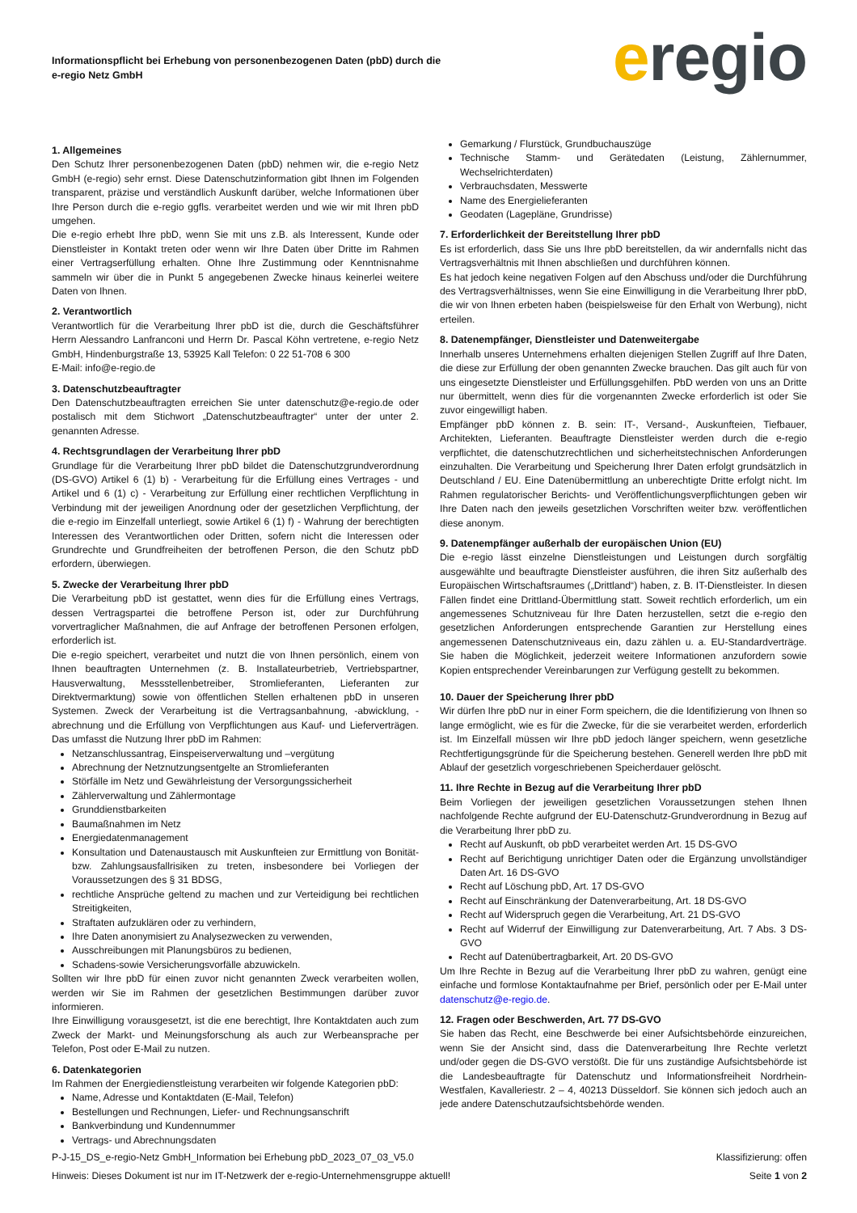Informationspflicht bei Erhebung von personenbezogenen Daten (pbD) durch die
e-regio Netz GmbH
eregio
1. Allgemeines
Den Schutz Ihrer personenbezogenen Daten (pbD) nehmen wir, die e-regio Netz GmbH (e-regio) sehr ernst. Diese Datenschutzinformation gibt Ihnen im Folgenden transparent, präzise und verständlich Auskunft darüber, welche Informationen über Ihre Person durch die e-regio ggfls. verarbeitet werden und wie wir mit Ihren pbD umgehen.
Die e-regio erhebt Ihre pbD, wenn Sie mit uns z.B. als Interessent, Kunde oder Dienstleister in Kontakt treten oder wenn wir Ihre Daten über Dritte im Rahmen einer Vertragserfüllung erhalten. Ohne Ihre Zustimmung oder Kenntnisnahme sammeln wir über die in Punkt 5 angegebenen Zwecke hinaus keinerlei weitere Daten von Ihnen.
2. Verantwortlich
Verantwortlich für die Verarbeitung Ihrer pbD ist die, durch die Geschäftsführer Herrn Alessandro Lanfranconi und Herrn Dr. Pascal Köhn vertretene, e-regio Netz GmbH, Hindenburgstraße 13, 53925 Kall Telefon: 0 22 51-708 6 300
E-Mail: info@e-regio.de
3. Datenschutzbeauftragter
Den Datenschutzbeauftragten erreichen Sie unter datenschutz@e-regio.de oder postalisch mit dem Stichwort „Datenschutzbeauftragter“ unter der unter 2. genannten Adresse.
4. Rechtsgrundlagen der Verarbeitung Ihrer pbD
Grundlage für die Verarbeitung Ihrer pbD bildet die Datenschutzgrundverordnung (DS-GVO) Artikel 6 (1) b) - Verarbeitung für die Erfüllung eines Vertrages - und Artikel und 6 (1) c) - Verarbeitung zur Erfüllung einer rechtlichen Verpflichtung in Verbindung mit der jeweiligen Anordnung oder der gesetzlichen Verpflichtung, der die e-regio im Einzelfall unterliegt, sowie Artikel 6 (1) f) - Wahrung der berechtigten Interessen des Verantwortlichen oder Dritten, sofern nicht die Interessen oder Grundrechte und Grundfreiheiten der betroffenen Person, die den Schutz pbD erfordern, überwiegen.
5. Zwecke der Verarbeitung Ihrer pbD
Die Verarbeitung pbD ist gestattet, wenn dies für die Erfüllung eines Vertrags, dessen Vertragspartei die betroffene Person ist, oder zur Durchführung vorvertraglicher Maßnahmen, die auf Anfrage der betroffenen Personen erfolgen, erforderlich ist.
Die e-regio speichert, verarbeitet und nutzt die von Ihnen persönlich, einem von Ihnen beauftragten Unternehmen (z. B. Installateurbetrieb, Vertriebspartner, Hausverwaltung, Messstellenbetreiber, Stromlieferanten, Lieferanten zur Direktvermarktung) sowie von öffentlichen Stellen erhaltenen pbD in unseren Systemen. Zweck der Verarbeitung ist die Vertragsanbahnung, -abwicklung, -abrechnung und die Erfüllung von Verpflichtungen aus Kauf- und Lieferverträgen. Das umfasst die Nutzung Ihrer pbD im Rahmen:
Netzanschlussantrag, Einspeiserverwaltung und –vergütung
Abrechnung der Netznutzungsentgelte an Stromlieferanten
Störfälle im Netz und Gewährleistung der Versorgungssicherheit
Zählerverwaltung und Zählermontage
Grunddienstbarkeiten
Baumaßnahmen im Netz
Energiedatenmanagement
Konsultation und Datenaustausch mit Auskunfteien zur Ermittlung von Bonität- bzw. Zahlungsausfallrisiken zu treten, insbesondere bei Vorliegen der Voraussetzungen des § 31 BDSG,
rechtliche Ansprüche geltend zu machen und zur Verteidigung bei rechtlichen Streitigkeiten,
Straftaten aufzuklären oder zu verhindern,
Ihre Daten anonymisiert zu Analysezwecken zu verwenden,
Ausschreibungen mit Planungsbüros zu bedienen,
Schadens-sowie Versicherungsvorfälle abzuwickeln.
Sollten wir Ihre pbD für einen zuvor nicht genannten Zweck verarbeiten wollen, werden wir Sie im Rahmen der gesetzlichen Bestimmungen darüber zuvor informieren.
Ihre Einwilligung vorausgesetzt, ist die ene berechtigt, Ihre Kontaktdaten auch zum Zweck der Markt- und Meinungsforschung als auch zur Werbeansprache per Telefon, Post oder E-Mail zu nutzen.
6. Datenkategorien
Im Rahmen der Energiedienstleistung verarbeiten wir folgende Kategorien pbD:
Name, Adresse und Kontaktdaten (E-Mail, Telefon)
Bestellungen und Rechnungen, Liefer- und Rechnungsanschrift
Bankverbindung und Kundennummer
Vertrags- und Abrechnungsdaten
Gemarkung / Flurstück, Grundbuchauszüge
Technische Stamm- und Gerätedaten (Leistung, Zählernummer, Wechselrichterdaten)
Verbrauchsdaten, Messwerte
Name des Energielieferanten
Geodaten (Lagepläne, Grundrisse)
7. Erforderlichkeit der Bereitstellung Ihrer pbD
Es ist erforderlich, dass Sie uns Ihre pbD bereitstellen, da wir andernfalls nicht das Vertragsverhältnis mit Ihnen abschließen und durchführen können.
Es hat jedoch keine negativen Folgen auf den Abschuss und/oder die Durchführung des Vertragsverhältnisses, wenn Sie eine Einwilligung in die Verarbeitung Ihrer pbD, die wir von Ihnen erbeten haben (beispielsweise für den Erhalt von Werbung), nicht erteilen.
8. Datenempfänger, Dienstleister und Datenweitergabe
Innerhalb unseres Unternehmens erhalten diejenigen Stellen Zugriff auf Ihre Daten, die diese zur Erfüllung der oben genannten Zwecke brauchen. Das gilt auch für von uns eingesetzte Dienstleister und Erfüllungsgehilfen. PbD werden von uns an Dritte nur übermittelt, wenn dies für die vorgenannten Zwecke erforderlich ist oder Sie zuvor eingewilligt haben.
Empfänger pbD können z. B. sein: IT-, Versand-, Auskunfteien, Tiefbauer, Architekten, Lieferanten. Beauftragte Dienstleister werden durch die e-regio verpflichtet, die datenschutzrechtlichen und sicherheitstechnischen Anforderungen einzuhalten. Die Verarbeitung und Speicherung Ihrer Daten erfolgt grundsätzlich in Deutschland / EU. Eine Datenübermittlung an unberechtigte Dritte erfolgt nicht. Im Rahmen regulatorischer Berichts- und Veröffentlichungsverpflichtungen geben wir Ihre Daten nach den jeweils gesetzlichen Vorschriften weiter bzw. veröffentlichen diese anonym.
9. Datenempfänger außerhalb der europäischen Union (EU)
Die e-regio lässt einzelne Dienstleistungen und Leistungen durch sorgfältig ausgewählte und beauftragte Dienstleister ausführen, die ihren Sitz außerhalb des Europäischen Wirtschaftsraumes („Drittland“) haben, z. B. IT-Dienstleister. In diesen Fällen findet eine Drittland-Übermittlung statt. Soweit rechtlich erforderlich, um ein angemessenes Schutzniveau für Ihre Daten herzustellen, setzt die e-regio den gesetzlichen Anforderungen entsprechende Garantien zur Herstellung eines angemessenen Datenschutzniveaus ein, dazu zählen u. a. EU-Standardverträge. Sie haben die Möglichkeit, jederzeit weitere Informationen anzufordern sowie Kopien entsprechender Vereinbarungen zur Verfügung gestellt zu bekommen.
10. Dauer der Speicherung Ihrer pbD
Wir dürfen Ihre pbD nur in einer Form speichern, die die Identifizierung von Ihnen so lange ermöglicht, wie es für die Zwecke, für die sie verarbeitet werden, erforderlich ist. Im Einzelfall müssen wir Ihre pbD jedoch länger speichern, wenn gesetzliche Rechtfertigungsgründe für die Speicherung bestehen. Generell werden Ihre pbD mit Ablauf der gesetzlich vorgeschriebenen Speicherdauer gelöscht.
11. Ihre Rechte in Bezug auf die Verarbeitung Ihrer pbD
Beim Vorliegen der jeweiligen gesetzlichen Voraussetzungen stehen Ihnen nachfolgende Rechte aufgrund der EU-Datenschutz-Grundverordnung in Bezug auf die Verarbeitung Ihrer pbD zu.
Recht auf Auskunft, ob pbD verarbeitet werden Art. 15 DS-GVO
Recht auf Berichtigung unrichtiger Daten oder die Ergänzung unvollständiger Daten Art. 16 DS-GVO
Recht auf Löschung pbD, Art. 17 DS-GVO
Recht auf Einschränkung der Datenverarbeitung, Art. 18 DS-GVO
Recht auf Widerspruch gegen die Verarbeitung, Art. 21 DS-GVO
Recht auf Widerruf der Einwilligung zur Datenverarbeitung, Art. 7 Abs. 3 DS-GVO
Recht auf Datenübertragbarkeit, Art. 20 DS-GVO
Um Ihre Rechte in Bezug auf die Verarbeitung Ihrer pbD zu wahren, genügt eine einfache und formlose Kontaktaufnahme per Brief, persönlich oder per E-Mail unter datenschutz@e-regio.de.
12. Fragen oder Beschwerden, Art. 77 DS-GVO
Sie haben das Recht, eine Beschwerde bei einer Aufsichtsbehörde einzureichen, wenn Sie der Ansicht sind, dass die Datenverarbeitung Ihre Rechte verletzt und/oder gegen die DS-GVO verstößt. Die für uns zuständige Aufsichtsbehörde ist die Landesbeauftragte für Datenschutz und Informationsfreiheit Nordrhein-Westfalen, Kavalleriestr. 2 – 4, 40213 Düsseldorf. Sie können sich jedoch auch an jede andere Datenschutzaufsichtsbehörde wenden.
P-J-15_DS_e-regio-Netz GmbH_Information bei Erhebung pbD_2023_07_03_V5.0 Klassifizierung: offen
Hinweis: Dieses Dokument ist nur im IT-Netzwerk der e-regio-Unternehmensgruppe aktuell! Seite 1 von 2